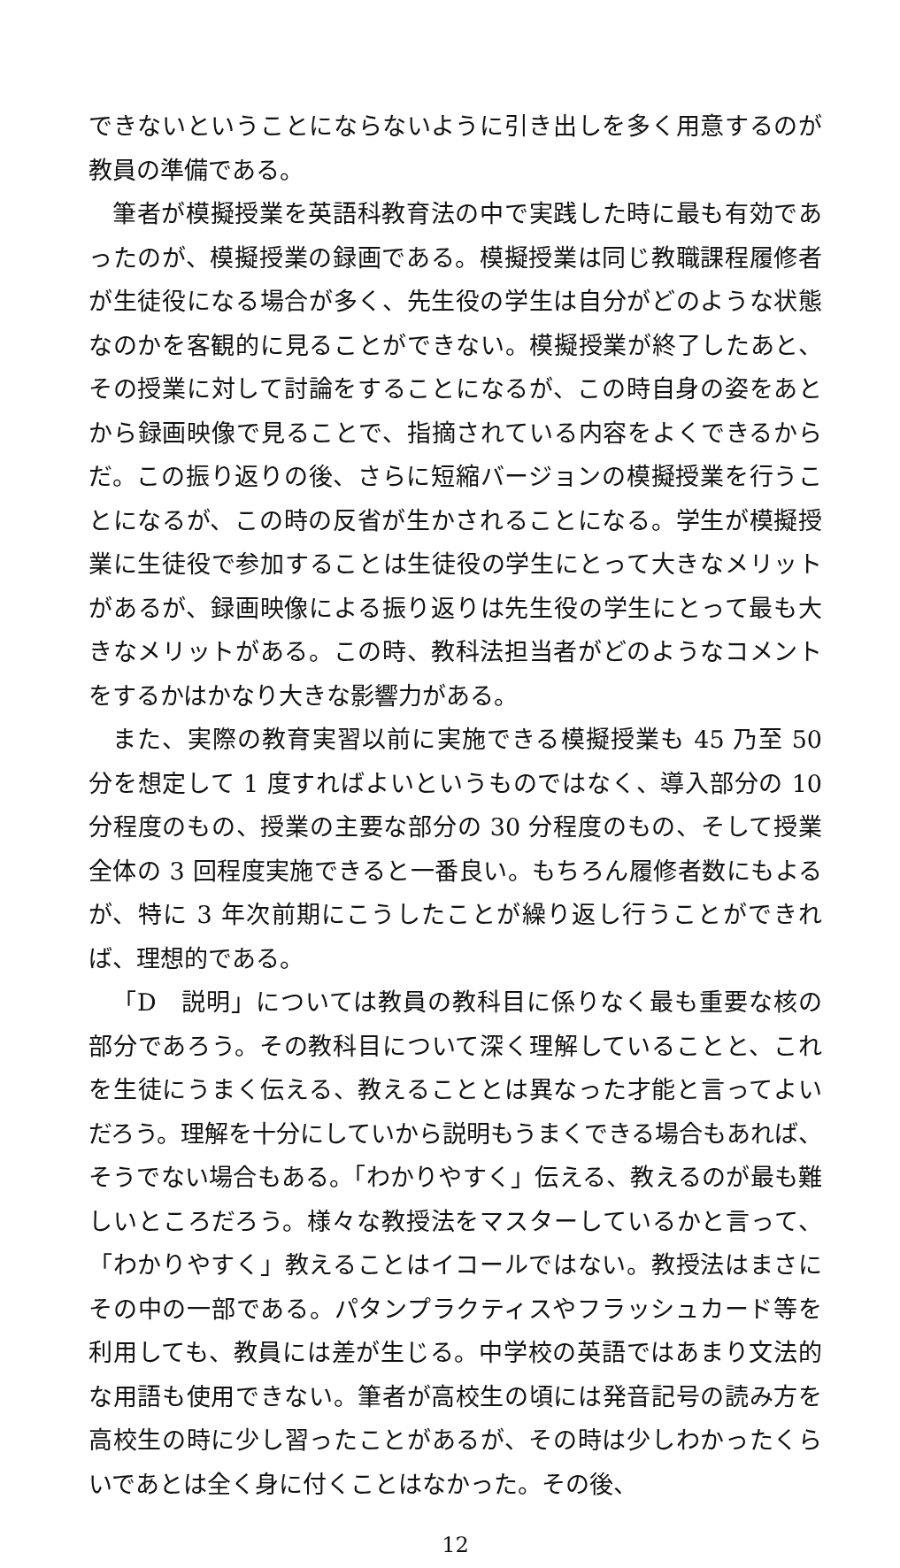できないということにならないように引き出しを多く用意するのが教員の準備である。
筆者が模擬授業を英語科教育法の中で実践した時に最も有効であったのが、模擬授業の録画である。模擬授業は同じ教職課程履修者が生徒役になる場合が多く、先生役の学生は自分がどのような状態なのかを客観的に見ることができない。模擬授業が終了したあと、その授業に対して討論をすることになるが、この時自身の姿をあとから録画映像で見ることで、指摘されている内容をよくできるからだ。この振り返りの後、さらに短縮バージョンの模擬授業を行うことになるが、この時の反省が生かされることになる。学生が模擬授業に生徒役で参加することは生徒役の学生にとって大きなメリットがあるが、録画映像による振り返りは先生役の学生にとって最も大きなメリットがある。この時、教科法担当者がどのようなコメントをするかはかなり大きな影響力がある。
また、実際の教育実習以前に実施できる模擬授業も 45 乃至 50 分を想定して 1 度すればよいというものではなく、導入部分の 10 分程度のもの、授業の主要な部分の 30 分程度のもの、そして授業全体の 3 回程度実施できると一番良い。もちろん履修者数にもよるが、特に 3 年次前期にこうしたことが繰り返し行うことができれば、理想的である。
「D　説明」については教員の教科目に係りなく最も重要な核の部分であろう。その教科目について深く理解していることと、これを生徒にうまく伝える、教えることとは異なった才能と言ってよいだろう。理解を十分にしていから説明もうまくできる場合もあれば、そうでない場合もある。「わかりやすく」伝える、教えるのが最も難しいところだろう。様々な教授法をマスターしているかと言って、「わかりやすく」教えることはイコールではない。教授法はまさにその中の一部である。パタンプラクティスやフラッシュカード等を利用しても、教員には差が生じる。中学校の英語ではあまり文法的な用語も使用できない。筆者が高校生の頃には発音記号の読み方を高校生の時に少し習ったことがあるが、その時は少しわかったくらいであとは全く身に付くことはなかった。その後、
12